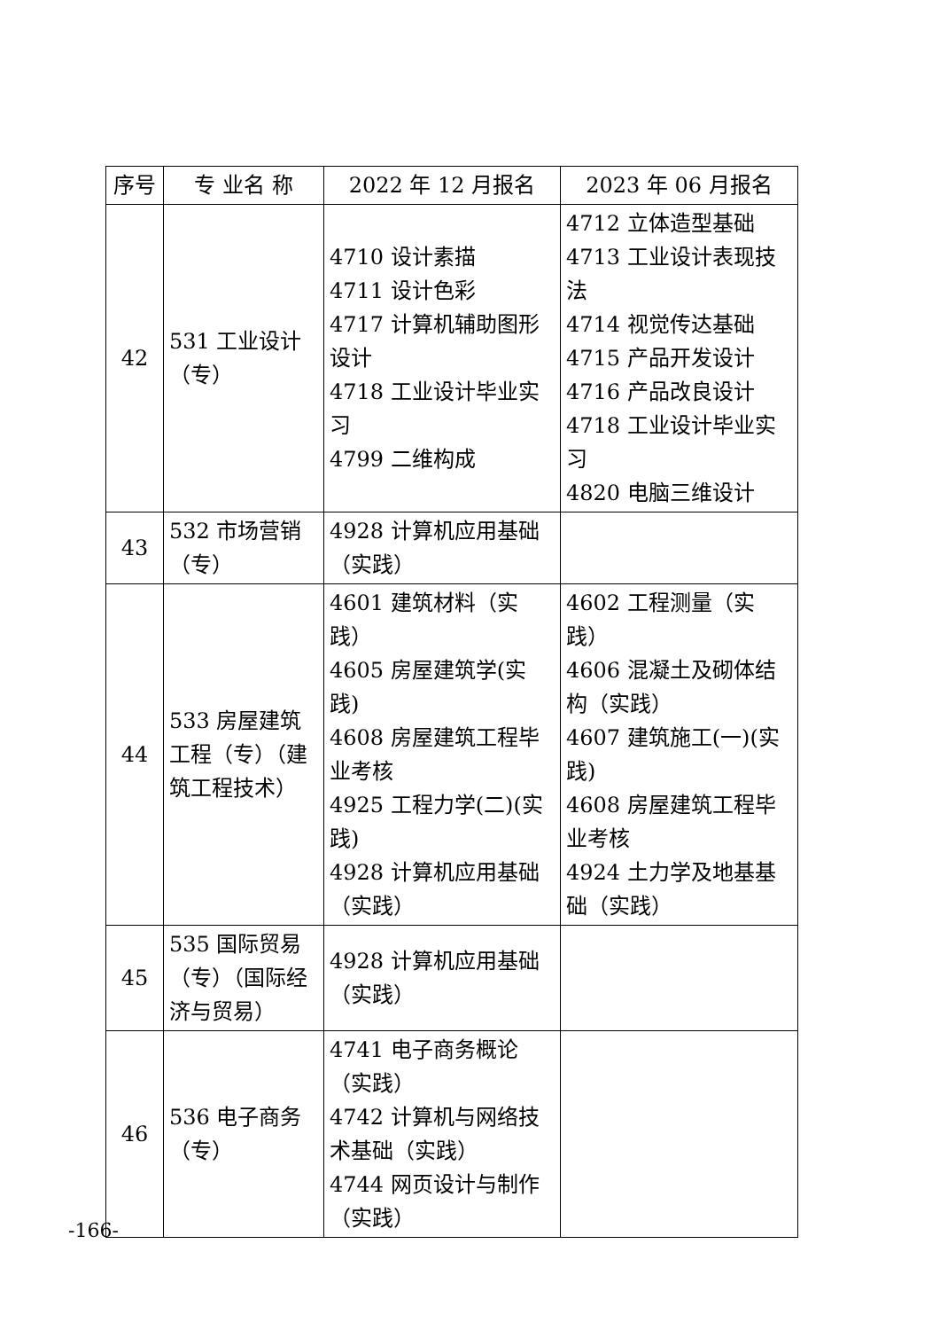| 序号 | 专 业名 称 | 2022 年 12 月报名 | 2023 年 06 月报名 |
| --- | --- | --- | --- |
| 42 | 531 工业设计（专） | 4710 设计素描 4711 设计色彩 4717 计算机辅助图形设计 4718 工业设计毕业实习 4799 二维构成 | 4712 立体造型基础 4713 工业设计表现技法 4714 视觉传达基础 4715 产品开发设计 4716 产品改良设计 4718 工业设计毕业实习 4820 电脑三维设计 |
| 43 | 532 市场营销（专） | 4928 计算机应用基础（实践） | |
| 44 | 533 房屋建筑工程（专）（建筑工程技术） | 4601 建筑材料（实践） 4605 房屋建筑学(实践) 4608 房屋建筑工程毕业考核 4925 工程力学(二)(实践) 4928 计算机应用基础（实践） | 4602 工程测量（实践） 4606 混凝土及砌体结构（实践） 4607 建筑施工(一)(实践) 4608 房屋建筑工程毕业考核 4924 土力学及地基基础（实践） |
| 45 | 535 国际贸易（专）（国际经济与贸易） | 4928 计算机应用基础（实践） | |
| 46 | 536 电子商务（专） | 4741 电子商务概论（实践） 4742 计算机与网络技术基础（实践） 4744 网页设计与制作（实践） | |
-166-